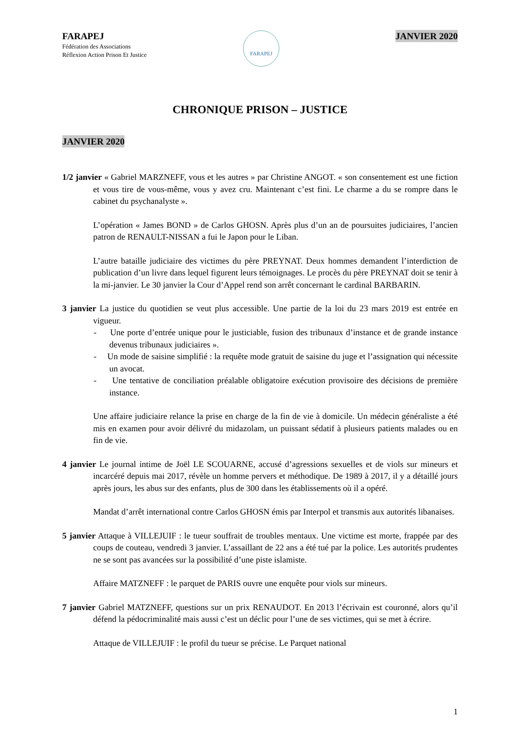FARAPEJ
Fédération des Associations
Réflexion Action Prison Et Justice
FARAPEJ
JANVIER 2020
CHRONIQUE PRISON – JUSTICE
JANVIER 2020
1/2 janvier « Gabriel MARZNEFF, vous et les autres » par Christine ANGOT. « son consentement est une fiction et vous tire de vous-même, vous y avez cru. Maintenant c’est fini. Le charme a du se rompre dans le cabinet du psychanalyste ».
L’opération « James BOND » de Carlos GHOSN. Après plus d’un an de poursuites judiciaires, l’ancien patron de RENAULT-NISSAN a fui le Japon pour le Liban.
L’autre bataille judiciaire des victimes du père PREYNAT. Deux hommes demandent l’interdiction de publication d’un livre dans lequel figurent leurs témoignages. Le procès du père PREYNAT doit se tenir à la mi-janvier. Le 30 janvier la Cour d’Appel rend son arrêt concernant le cardinal BARBARIN.
3 janvier La justice du quotidien se veut plus accessible. Une partie de la loi du 23 mars 2019 est entrée en vigueur.
- Une porte d’entrée unique pour le justiciable, fusion des tribunaux d’instance et de grande instance devenus tribunaux judiciaires ».
- Un mode de saisine simplifié : la requête mode gratuit de saisine du juge et l’assignation qui nécessite un avocat.
- Une tentative de conciliation préalable obligatoire exécution provisoire des décisions de première instance.
Une affaire judiciaire relance la prise en charge de la fin de vie à domicile. Un médecin généraliste a été mis en examen pour avoir délivré du midazolam, un puissant sédatif à plusieurs patients malades ou en fin de vie.
4 janvier Le journal intime de Joël LE SCOUARNE, accusé d’agressions sexuelles et de viols sur mineurs et incarcéré depuis mai 2017, révèle un homme pervers et méthodique. De 1989 à 2017, il y a détaillé jours après jours, les abus sur des enfants, plus de 300 dans les établissements où il a opéré.
Mandat d’arrêt international contre Carlos GHOSN émis par Interpol et transmis aux autorités libanaises.
5 janvier Attaque à VILLEJUIF : le tueur souffrait de troubles mentaux. Une victime est morte, frappée par des coups de couteau, vendredi 3 janvier. L’assaillant de 22 ans a été tué par la police. Les autorités prudentes ne se sont pas avancées sur la possibilité d’une piste islamiste.
Affaire MATZNEFF : le parquet de PARIS ouvre une enquête pour viols sur mineurs.
7 janvier Gabriel MATZNEFF, questions sur un prix RENAUDOT. En 2013 l’écrivain est couronné, alors qu’il défend la pédocriminalité mais aussi c’est un déclic pour l’une de ses victimes, qui se met à écrire.
Attaque de VILLEJUIF : le profil du tueur se précise. Le Parquet national
1